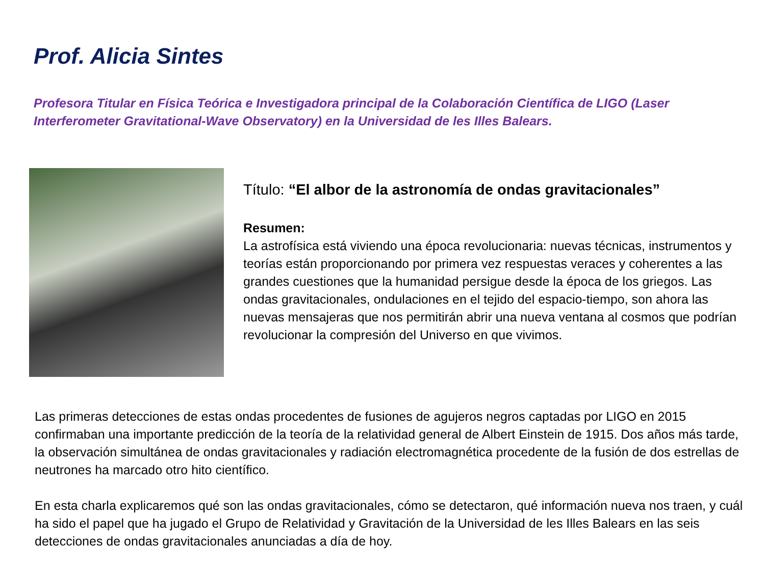Prof. Alicia Sintes
Profesora Titular en Física Teórica e Investigadora principal de la Colaboración Científica de LIGO (Laser Interferometer Gravitational-Wave Observatory) en la Universidad de les Illes Balears.
Título: “El albor de la astronomía de ondas gravitacionales”
Resumen:
La astrofísica está viviendo una época revolucionaria: nuevas técnicas, instrumentos y teorías están proporcionando por primera vez respuestas veraces y coherentes a las grandes cuestiones que la humanidad persigue desde la época de los griegos. Las ondas gravitacionales, ondulaciones en el tejido del espacio-tiempo, son ahora las nuevas mensajeras que nos permitirán abrir una nueva ventana al cosmos que podrían revolucionar la compresión del Universo en que vivimos.
Las primeras detecciones de estas ondas procedentes de fusiones de agujeros negros captadas por LIGO en 2015 confirmaban una importante predicción de la teoría de la relatividad general de Albert Einstein de 1915. Dos años más tarde, la observación simultánea de ondas gravitacionales y radiación electromagnética procedente de la fusión de dos estrellas de neutrones ha marcado otro hito científico.
En esta charla explicaremos qué son las ondas gravitacionales, cómo se detectaron, qué información nueva nos traen, y cuál ha sido el papel que ha jugado el Grupo de Relatividad y Gravitación de la Universidad de les Illes Balears en las seis detecciones de ondas gravitacionales anunciadas a día de hoy.